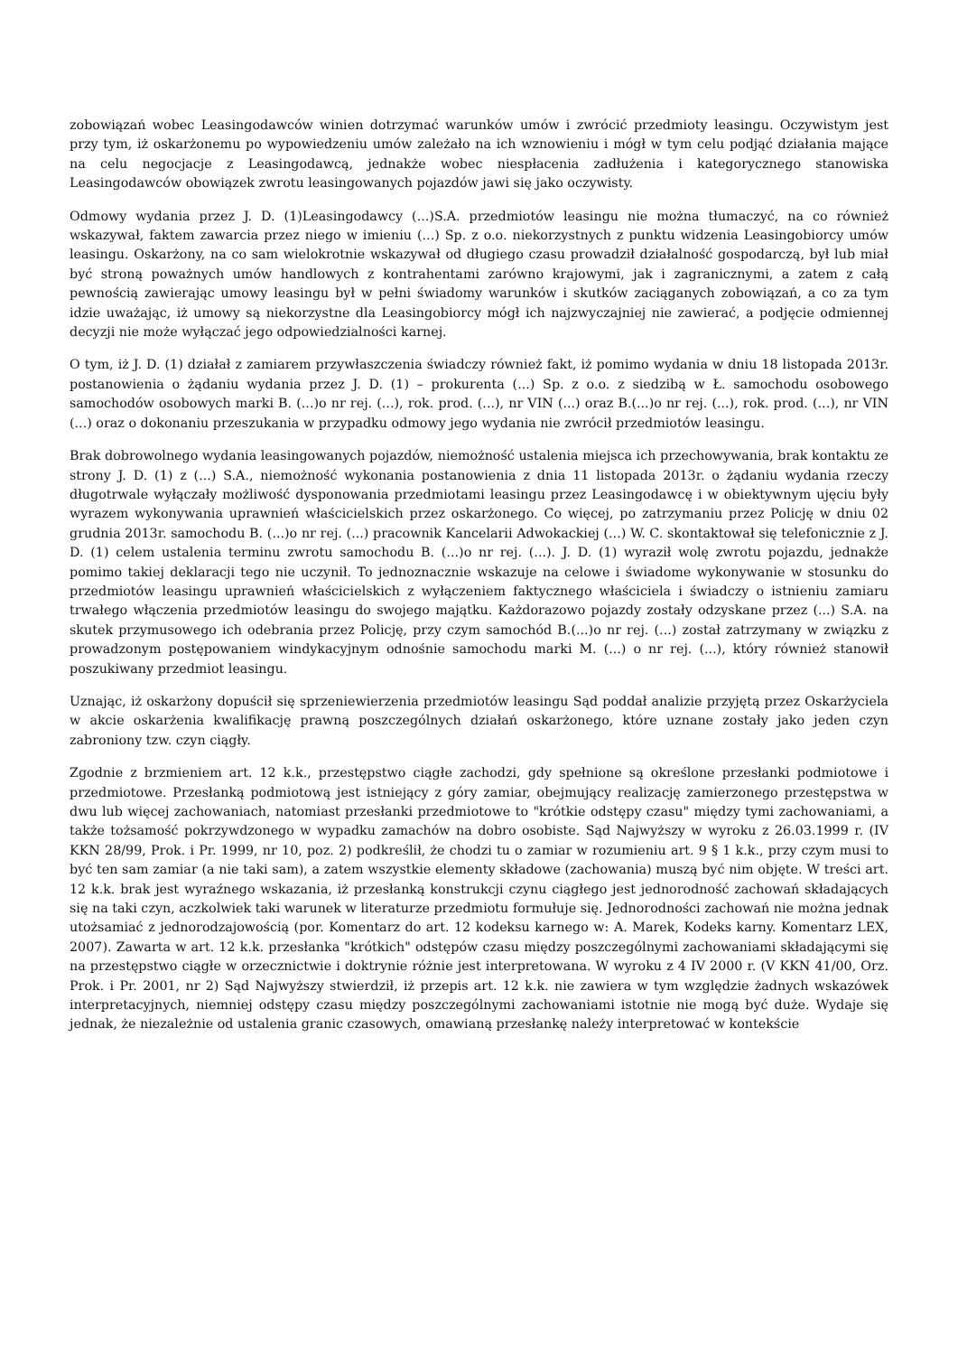zobowiązań wobec Leasingodawców winien dotrzymać warunków umów i zwrócić przedmioty leasingu. Oczywistym jest przy tym, iż oskarżonemu po wypowiedzeniu umów zależało na ich wznowieniu i mógł w tym celu podjąć działania mające na celu negocjacje z Leasingodawcą, jednakże wobec niespłacenia zadłużenia i kategorycznego stanowiska Leasingodawców obowiązek zwrotu leasingowanych pojazdów jawi się jako oczywisty.
Odmowy wydania przez J. D. (1)Leasingodawcy (...)S.A. przedmiotów leasingu nie można tłumaczyć, na co również wskazywał, faktem zawarcia przez niego w imieniu (...) Sp. z o.o. niekorzystnych z punktu widzenia Leasingobiorcy umów leasingu. Oskarżony, na co sam wielokrotnie wskazywał od długiego czasu prowadził działalność gospodarczą, był lub miał być stroną poważnych umów handlowych z kontrahentami zarówno krajowymi, jak i zagranicznymi, a zatem z całą pewnością zawierając umowy leasingu był w pełni świadomy warunków i skutków zaciąganych zobowiązań, a co za tym idzie uważając, iż umowy są niekorzystne dla Leasingobiorcy mógł ich najzwyczajniej nie zawierać, a podjęcie odmiennej decyzji nie może wyłączać jego odpowiedzialności karnej.
O tym, iż J. D. (1) działał z zamiarem przywłaszczenia świadczy również fakt, iż pomimo wydania w dniu 18 listopada 2013r. postanowienia o żądaniu wydania przez J. D. (1) – prokurenta (...) Sp. z o.o. z siedzibą w Ł. samochodu osobowego samochodów osobowych marki B. (...)o nr rej. (...), rok. prod. (...), nr VIN (...) oraz B.(...)o nr rej. (...), rok. prod. (...), nr VIN (...) oraz o dokonaniu przeszukania w przypadku odmowy jego wydania nie zwrócił przedmiotów leasingu.
Brak dobrowolnego wydania leasingowanych pojazdów, niemożność ustalenia miejsca ich przechowywania, brak kontaktu ze strony J. D. (1) z (...) S.A., niemożność wykonania postanowienia z dnia 11 listopada 2013r. o żądaniu wydania rzeczy długotrwale wyłączały możliwość dysponowania przedmiotami leasingu przez Leasingodawcę i w obiektywnym ujęciu były wyrazem wykonywania uprawnień właścicielskich przez oskarżonego. Co więcej, po zatrzymaniu przez Policję w dniu 02 grudnia 2013r. samochodu B. (...)o nr rej. (...) pracownik Kancelarii Adwokackiej (...) W. C. skontaktował się telefonicznie z J. D. (1) celem ustalenia terminu zwrotu samochodu B. (...)o nr rej. (...). J. D. (1) wyraził wolę zwrotu pojazdu, jednakże pomimo takiej deklaracji tego nie uczynił. To jednoznacznie wskazuje na celowe i świadome wykonywanie w stosunku do przedmiotów leasingu uprawnień właścicielskich z wyłączeniem faktycznego właściciela i świadczy o istnieniu zamiaru trwałego włączenia przedmiotów leasingu do swojego majątku. Każdorazowo pojazdy zostały odzyskane przez (...) S.A. na skutek przymusowego ich odebrania przez Policję, przy czym samochód B.(...)o nr rej. (...) został zatrzymany w związku z prowadzonym postępowaniem windykacyjnym odnośnie samochodu marki M. (...) o nr rej. (...), który również stanowił poszukiwany przedmiot leasingu.
Uznając, iż oskarżony dopuścił się sprzeniewierzenia przedmiotów leasingu Sąd poddał analizie przyjętą przez Oskarżyciela w akcie oskarżenia kwalifikację prawną poszczególnych działań oskarżonego, które uznane zostały jako jeden czyn zabroniony tzw. czyn ciągły.
Zgodnie z brzmieniem art. 12 k.k., przestępstwo ciągłe zachodzi, gdy spełnione są określone przesłanki podmiotowe i przedmiotowe. Przesłanką podmiotową jest istniejący z góry zamiar, obejmujący realizację zamierzonego przestępstwa w dwu lub więcej zachowaniach, natomiast przesłanki przedmiotowe to "krótkie odstępy czasu" między tymi zachowaniami, a także tożsamość pokrzywdzonego w wypadku zamachów na dobro osobiste. Sąd Najwyższy w wyroku z 26.03.1999 r. (IV KKN 28/99, Prok. i Pr. 1999, nr 10, poz. 2) podkreślił, że chodzi tu o zamiar w rozumieniu art. 9 § 1 k.k., przy czym musi to być ten sam zamiar (a nie taki sam), a zatem wszystkie elementy składowe (zachowania) muszą być nim objęte. W treści art. 12 k.k. brak jest wyraźnego wskazania, iż przesłanką konstrukcji czynu ciągłego jest jednorodność zachowań składających się na taki czyn, aczkolwiek taki warunek w literaturze przedmiotu formułuje się. Jednorodności zachowań nie można jednak utożsamiać z jednorodzajowością (por. Komentarz do art. 12 kodeksu karnego w: A. Marek, Kodeks karny. Komentarz LEX, 2007). Zawarta w art. 12 k.k. przesłanka "krótkich" odstępów czasu między poszczególnymi zachowaniami składającymi się na przestępstwo ciągłe w orzecznictwie i doktrynie różnie jest interpretowana. W wyroku z 4 IV 2000 r. (V KKN 41/00, Orz. Prok. i Pr. 2001, nr 2) Sąd Najwyższy stwierdził, iż przepis art. 12 k.k. nie zawiera w tym względzie żadnych wskazówek interpretacyjnych, niemniej odstępy czasu między poszczególnymi zachowaniami istotnie nie mogą być duże. Wydaje się jednak, że niezależnie od ustalenia granic czasowych, omawianą przesłankę należy interpretować w kontekście